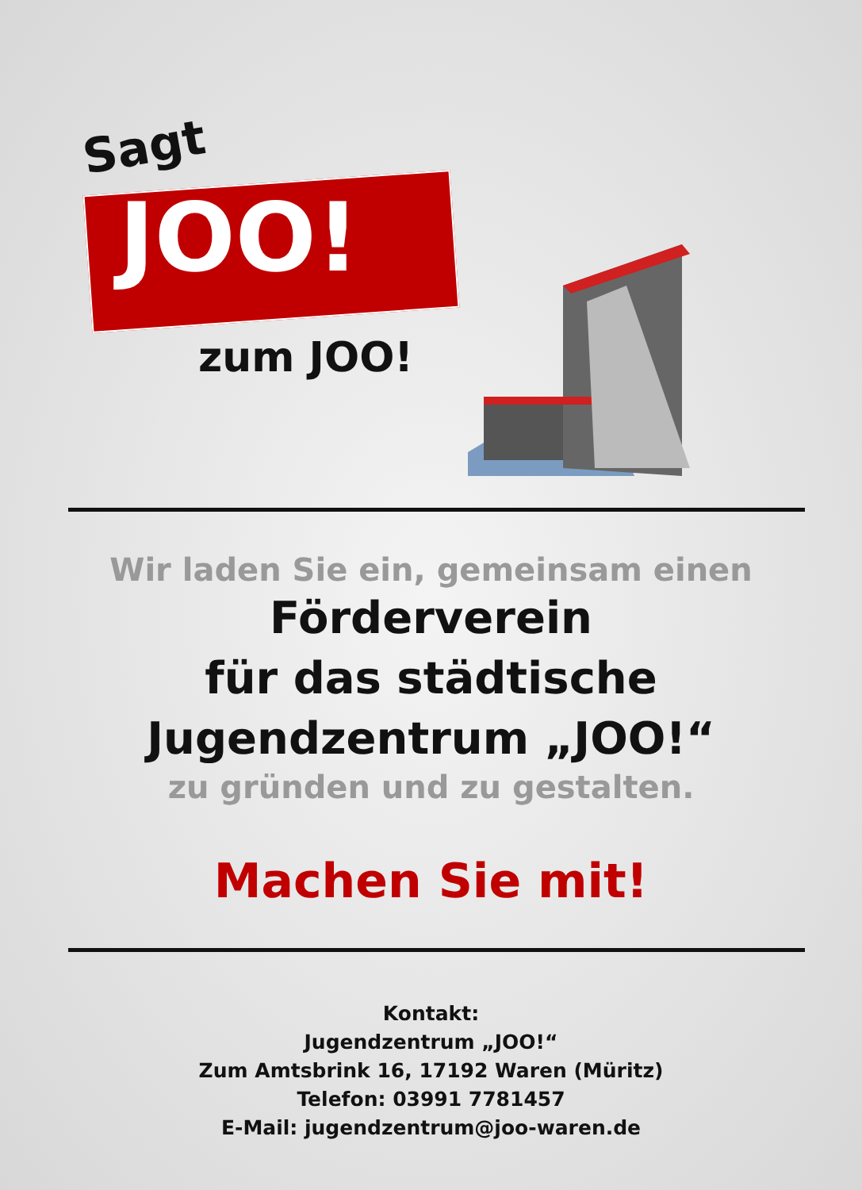Sagt
JOO!
zum JOO!
Wir laden Sie ein, gemeinsam einen
Förderverein
für das städtische
Jugendzentrum „JOO!“
zu gründen und zu gestalten.
Machen Sie mit!
Kontakt:
Jugendzentrum „JOO!“
Zum Amtsbrink 16, 17192 Waren (Müritz)
Telefon: 03991 7781457
E-Mail: jugendzentrum@joo-waren.de